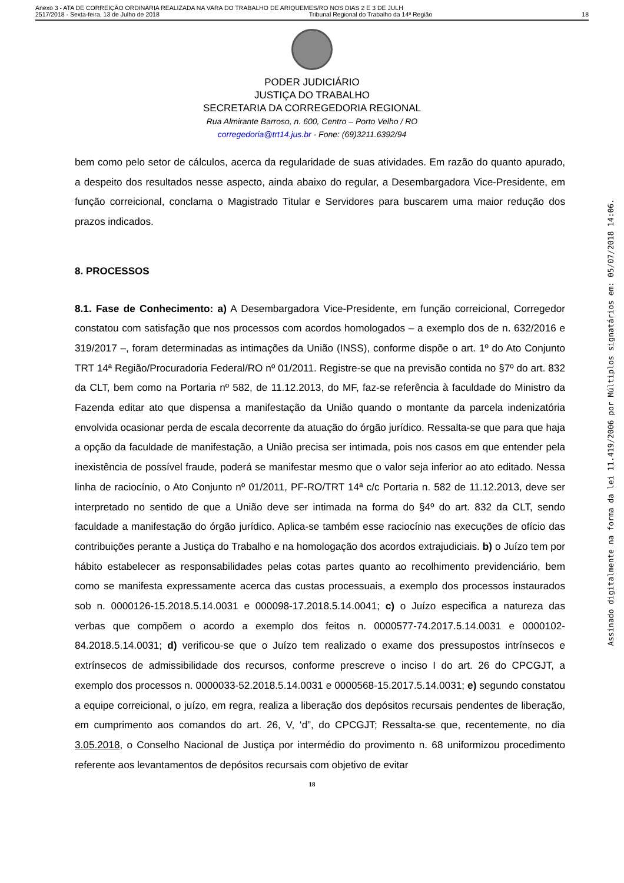Anexo 3 - ATA DE CORREIÇÃO ORDINÁRIA REALIZADA NA VARA DO TRABALHO DE ARIQUEMES/RO NOS DIAS 2 E 3 DE JULH
2517/2018 - Sexta-feira, 13 de Julho de 2018 Tribunal Regional do Trabalho da 14ª Região 18
PODER JUDICIÁRIO
JUSTIÇA DO TRABALHO
SECRETARIA DA CORREGEDORIA REGIONAL
Rua Almirante Barroso, n. 600, Centro – Porto Velho / RO
corregedoria@trt14.jus.br - Fone: (69)3211.6392/94
bem como pelo setor de cálculos, acerca da regularidade de suas atividades. Em razão do quanto apurado, a despeito dos resultados nesse aspecto, ainda abaixo do regular, a Desembargadora Vice-Presidente, em função correicional, conclama o Magistrado Titular e Servidores para buscarem uma maior redução dos prazos indicados.
8. PROCESSOS
8.1. Fase de Conhecimento: a) A Desembargadora Vice-Presidente, em função correicional, Corregedor constatou com satisfação que nos processos com acordos homologados – a exemplo dos de n. 632/2016 e 319/2017 –, foram determinadas as intimações da União (INSS), conforme dispõe o art. 1º do Ato Conjunto TRT 14ª Região/Procuradoria Federal/RO nº 01/2011. Registre-se que na previsão contida no §7º do art. 832 da CLT, bem como na Portaria nº 582, de 11.12.2013, do MF, faz-se referência à faculdade do Ministro da Fazenda editar ato que dispensa a manifestação da União quando o montante da parcela indenizatória envolvida ocasionar perda de escala decorrente da atuação do órgão jurídico. Ressalta-se que para que haja a opção da faculdade de manifestação, a União precisa ser intimada, pois nos casos em que entender pela inexistência de possível fraude, poderá se manifestar mesmo que o valor seja inferior ao ato editado. Nessa linha de raciocínio, o Ato Conjunto nº 01/2011, PF-RO/TRT 14ª c/c Portaria n. 582 de 11.12.2013, deve ser interpretado no sentido de que a União deve ser intimada na forma do §4º do art. 832 da CLT, sendo faculdade a manifestação do órgão jurídico. Aplica-se também esse raciocínio nas execuções de ofício das contribuições perante a Justiça do Trabalho e na homologação dos acordos extrajudiciais. b) o Juízo tem por hábito estabelecer as responsabilidades pelas cotas partes quanto ao recolhimento previdenciário, bem como se manifesta expressamente acerca das custas processuais, a exemplo dos processos instaurados sob n. 0000126-15.2018.5.14.0031 e 000098-17.2018.5.14.0041; c) o Juízo especifica a natureza das verbas que compõem o acordo a exemplo dos feitos n. 0000577-74.2017.5.14.0031 e 0000102-84.2018.5.14.0031; d) verificou-se que o Juízo tem realizado o exame dos pressupostos intrínsecos e extrínsecos de admissibilidade dos recursos, conforme prescreve o inciso I do art. 26 do CPCGJT, a exemplo dos processos n. 0000033-52.2018.5.14.0031 e 0000568-15.2017.5.14.0031; e) segundo constatou a equipe correicional, o juízo, em regra, realiza a liberação dos depósitos recursais pendentes de liberação, em cumprimento aos comandos do art. 26, V, ‘d”, do CPCGJT; Ressalta-se que, recentemente, no dia 3.05.2018, o Conselho Nacional de Justiça por intermédio do provimento n. 68 uniformizou procedimento referente aos levantamentos de depósitos recursais com objetivo de evitar
18
Assinado digitalmente na forma da lei 11.419/2006 por Múltiplos signatários em: 05/07/2018 14:06.